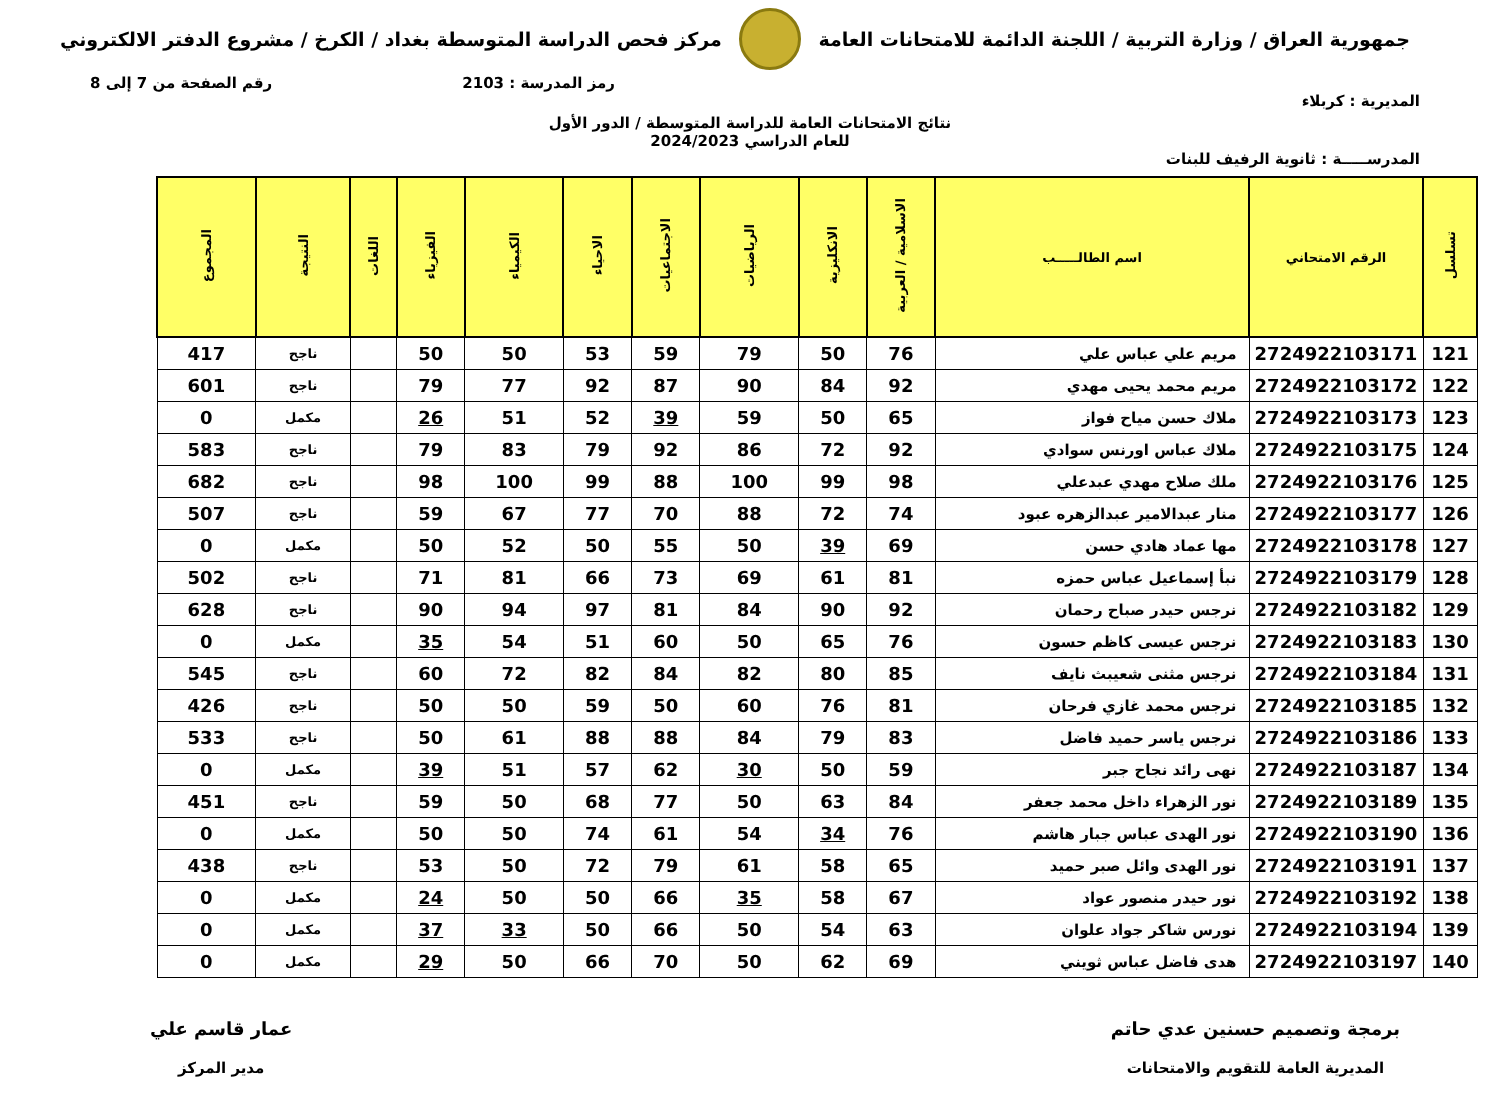جمهورية العراق / وزارة التربية / اللجنة الدائمة للامتحانات العامة
مركز فحص الدراسة المتوسطة بغداد / الكرخ / مشروع الدفتر الالكتروني
رمز المدرسة : 2103 رقم الصفحة من 7 إلى 8
المديرية : كربلاء
نتائج الامتحانات العامة للدراسة المتوسطة / الدور الأول
للعام الدراسي 2024/2023
المدرســـــة : ثانوية الرفيف للبنات
| تسلسل | الرقم الامتحاني | اسم الطالـــــب | الاسلامية / العربية | الانكليزية | الرياضيات | الاجتماعيات | الاحياء | الكيمياء | الفيزياء | اللغات | النتيجة | المجموع |
| --- | --- | --- | --- | --- | --- | --- | --- | --- | --- | --- | --- | --- |
| 121 | 2724922103171 | مريم علي عباس علي | 76 | 50 | 79 | 59 | 53 | 50 | 50 | | ناجح | 417 |
| 122 | 2724922103172 | مريم محمد يحيى مهدي | 92 | 84 | 90 | 87 | 92 | 77 | 79 | | ناجح | 601 |
| 123 | 2724922103173 | ملاك حسن مياح فواز | 65 | 50 | 59 | 39 | 52 | 51 | 26 | | مكمل | 0 |
| 124 | 2724922103175 | ملاك عباس اورنس سوادي | 92 | 72 | 86 | 92 | 79 | 83 | 79 | | ناجح | 583 |
| 125 | 2724922103176 | ملك صلاح مهدي عبدعلي | 98 | 99 | 100 | 88 | 99 | 100 | 98 | | ناجح | 682 |
| 126 | 2724922103177 | منار عبدالامير عبدالزهره عبود | 74 | 72 | 88 | 70 | 77 | 67 | 59 | | ناجح | 507 |
| 127 | 2724922103178 | مها عماد هادي حسن | 69 | 39 | 50 | 55 | 50 | 52 | 50 | | مكمل | 0 |
| 128 | 2724922103179 | نبأ إسماعيل عباس حمزه | 81 | 61 | 69 | 73 | 66 | 81 | 71 | | ناجح | 502 |
| 129 | 2724922103182 | نرجس حيدر صباح رحمان | 92 | 90 | 84 | 81 | 97 | 94 | 90 | | ناجح | 628 |
| 130 | 2724922103183 | نرجس عيسى كاظم حسون | 76 | 65 | 50 | 60 | 51 | 54 | 35 | | مكمل | 0 |
| 131 | 2724922103184 | نرجس مثنى شعيبث نايف | 85 | 80 | 82 | 84 | 82 | 72 | 60 | | ناجح | 545 |
| 132 | 2724922103185 | نرجس محمد غازي فرحان | 81 | 76 | 60 | 50 | 59 | 50 | 50 | | ناجح | 426 |
| 133 | 2724922103186 | نرجس ياسر حميد فاضل | 83 | 79 | 84 | 88 | 88 | 61 | 50 | | ناجح | 533 |
| 134 | 2724922103187 | نهى رائد نجاح جبر | 59 | 50 | 30 | 62 | 57 | 51 | 39 | | مكمل | 0 |
| 135 | 2724922103189 | نور الزهراء داخل محمد جعفر | 84 | 63 | 50 | 77 | 68 | 50 | 59 | | ناجح | 451 |
| 136 | 2724922103190 | نور الهدى عباس جبار هاشم | 76 | 34 | 54 | 61 | 74 | 50 | 50 | | مكمل | 0 |
| 137 | 2724922103191 | نور الهدى وائل صبر حميد | 65 | 58 | 61 | 79 | 72 | 50 | 53 | | ناجح | 438 |
| 138 | 2724922103192 | نور حيدر منصور عواد | 67 | 58 | 35 | 66 | 50 | 50 | 24 | | مكمل | 0 |
| 139 | 2724922103194 | نورس شاكر جواد علوان | 63 | 54 | 50 | 66 | 50 | 33 | 37 | | مكمل | 0 |
| 140 | 2724922103197 | هدى فاضل عباس ثويني | 69 | 62 | 50 | 70 | 66 | 50 | 29 | | مكمل | 0 |
برمجة وتصميم حسنين عدي حاتم
المديرية العامة للتقويم والامتحانات
عمار قاسم علي
مدير المركز